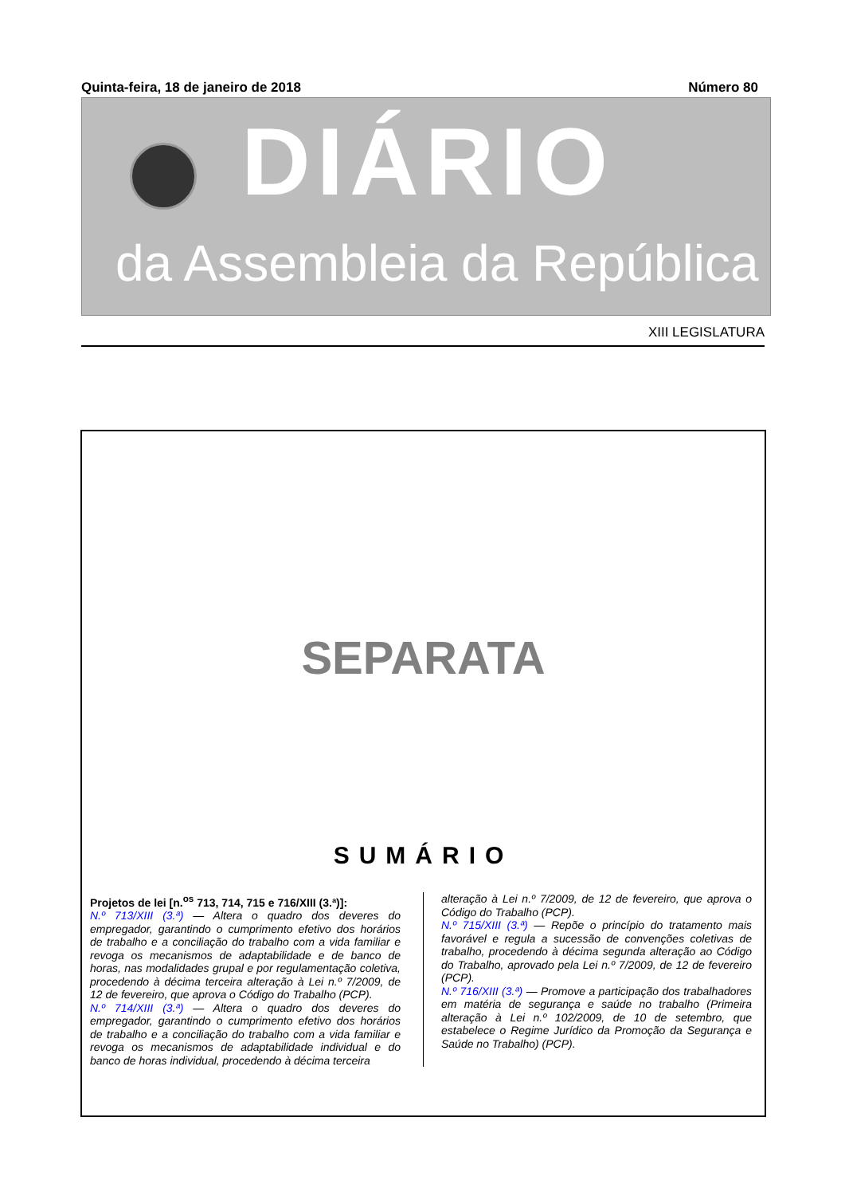Quinta-feira, 18 de janeiro de 2018 Número 80
DIÁRIO
da Assembleia da República
XIII LEGISLATURA
SEPARATA
SUMÁRIO
Projetos de lei [n.<sup>os</sup> 713, 714, 715 e 716/XIII (3.ª)]:
N.º 713/XIII (3.ª) — Altera o quadro dos deveres do empregador, garantindo o cumprimento efetivo dos horários de trabalho e a conciliação do trabalho com a vida familiar e revoga os mecanismos de adaptabilidade e de banco de horas, nas modalidades grupal e por regulamentação coletiva, procedendo à décima terceira alteração à Lei n.º 7/2009, de 12 de fevereiro, que aprova o Código do Trabalho (PCP).
N.º 714/XIII (3.ª) — Altera o quadro dos deveres do empregador, garantindo o cumprimento efetivo dos horários de trabalho e a conciliação do trabalho com a vida familiar e revoga os mecanismos de adaptabilidade individual e do banco de horas individual, procedendo à décima terceira
alteração à Lei n.º 7/2009, de 12 de fevereiro, que aprova o Código do Trabalho (PCP).
N.º 715/XIII (3.ª) — Repõe o princípio do tratamento mais favorável e regula a sucessão de convenções coletivas de trabalho, procedendo à décima segunda alteração ao Código do Trabalho, aprovado pela Lei n.º 7/2009, de 12 de fevereiro (PCP).
N.º 716/XIII (3.ª) — Promove a participação dos trabalhadores em matéria de segurança e saúde no trabalho (Primeira alteração à Lei n.º 102/2009, de 10 de setembro, que estabelece o Regime Jurídico da Promoção da Segurança e Saúde no Trabalho) (PCP).